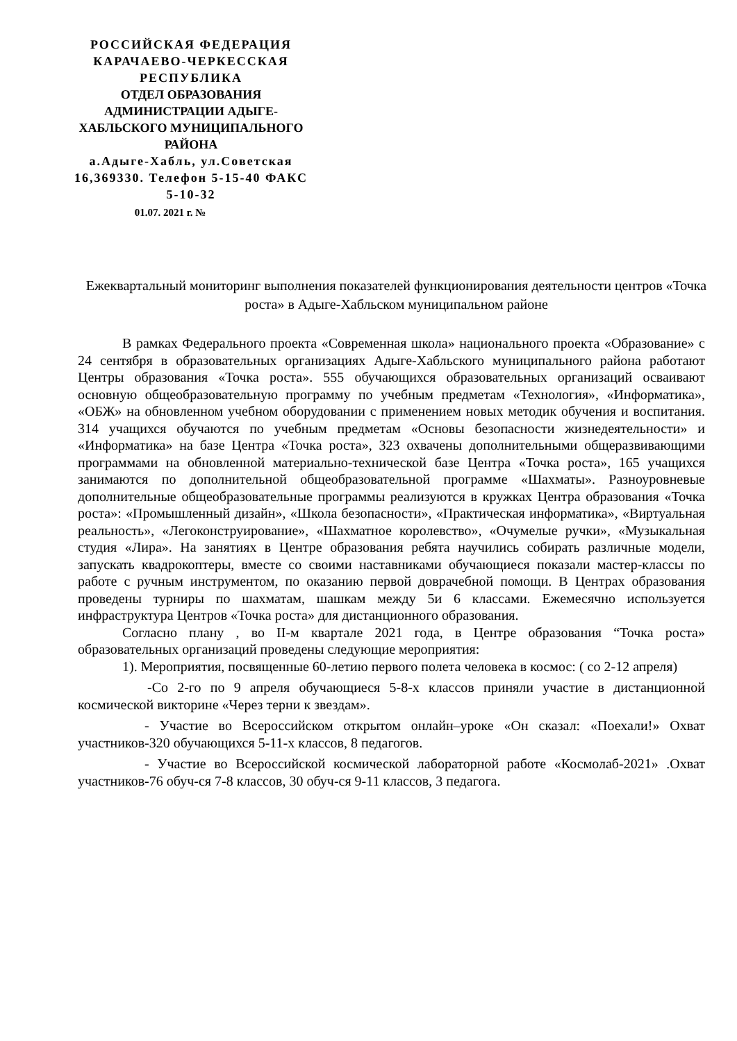РОССИЙСКАЯ ФЕДЕРАЦИЯ
КАРАЧАЕВО-ЧЕРКЕССКАЯ РЕСПУБЛИКА
ОТДЕЛ ОБРАЗОВАНИЯ АДМИНИСТРАЦИИ АДЫГЕ-ХАБЛЬСКОГО МУНИЦИПАЛЬНОГО РАЙОНА
а.Адыге-Хабль, ул.Советская 16,369330. Телефон 5-15-40 ФАКС 5-10-32
01.07. 2021 г. №
Ежеквартальный мониторинг выполнения показателей функционирования деятельности центров «Точка роста» в Адыге-Хабльском муниципальном районе
В рамках Федерального проекта «Современная школа» национального проекта «Образование» с 24 сентября в образовательных организациях Адыге-Хабльского муниципального района работают Центры образования «Точка роста». 555 обучающихся образовательных организаций осваивают основную общеобразовательную программу по учебным предметам «Технология», «Информатика», «ОБЖ» на обновленном учебном оборудовании с применением новых методик обучения и воспитания. 314 учащихся обучаются по учебным предметам «Основы безопасности жизнедеятельности» и «Информатика» на базе Центра «Точка роста», 323 охвачены дополнительными общеразвивающими программами на обновленной материально-технической базе Центра «Точка роста», 165 учащихся занимаются по дополнительной общеобразовательной программе «Шахматы». Разноуровневые дополнительные общеобразовательные программы реализуются в кружках Центра образования «Точка роста»: «Промышленный дизайн», «Школа безопасности», «Практическая информатика», «Виртуальная реальность», «Легоконструирование», «Шахматное королевство», «Очумелые ручки», «Музыкальная студия «Лира». На занятиях в Центре образования ребята научились собирать различные модели, запускать квадрокоптеры, вместе со своими наставниками обучающиеся показали мастер-классы по работе с ручным инструментом, по оказанию первой доврачебной помощи. В Центрах образования проведены турниры по шахматам, шашкам между 5и 6 классами. Ежемесячно используется инфраструктура Центров «Точка роста» для дистанционного образования.
Согласно плану , во II-м квартале 2021 года, в Центре образования “Точка роста» образовательных организаций проведены следующие мероприятия:
1). Мероприятия, посвященные 60-летию первого полета человека в космос: ( со 2-12 апреля)
-Со 2-го по 9 апреля обучающиеся 5-8-х классов приняли участие в дистанционной космической викторине «Через терни к звездам».
- Участие во Всероссийском открытом онлайн–уроке «Он сказал: «Поехали!» Охват участников-320 обучающихся 5-11-х классов, 8 педагогов.
- Участие во Всероссийской космической лабораторной работе «Космолаб-2021» .Охват участников-76 обуч-ся 7-8 классов, 30 обуч-ся 9-11 классов, 3 педагога.